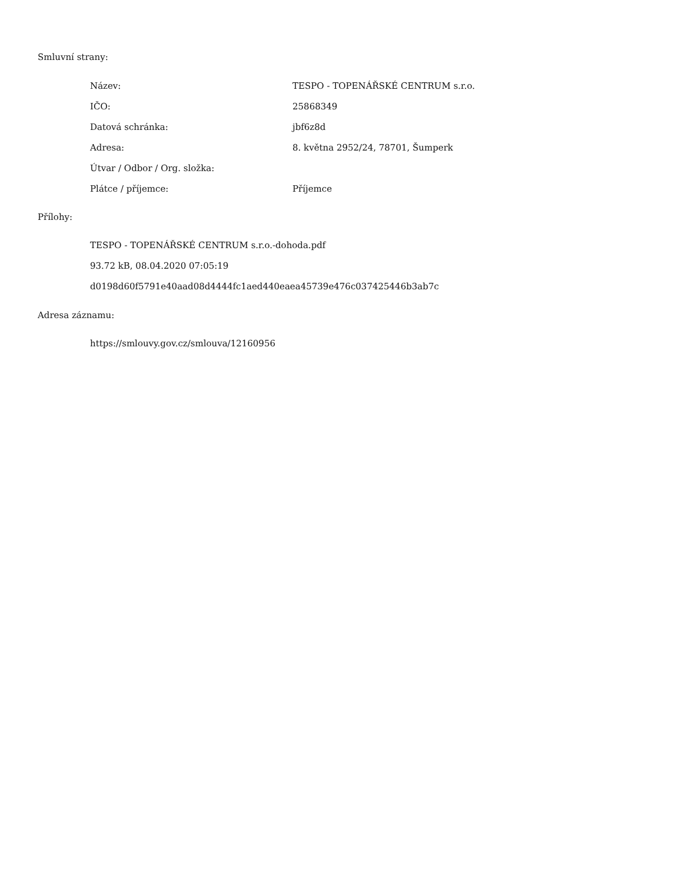Smluvní strany:
| Název: | TESPO - TOPENÁŘSKÉ CENTRUM s.r.o. |
| IČO: | 25868349 |
| Datová schránka: | jbf6z8d |
| Adresa: | 8. května 2952/24, 78701, Šumperk |
| Útvar / Odbor / Org. složka: | |
| Plátce / příjemce: | Příjemce |
Přílohy:
TESPO - TOPENÁŘSKÉ CENTRUM s.r.o.-dohoda.pdf
93.72 kB, 08.04.2020 07:05:19
d0198d60f5791e40aad08d4444fc1aed440eaea45739e476c037425446b3ab7c
Adresa záznamu:
https://smlouvy.gov.cz/smlouva/12160956